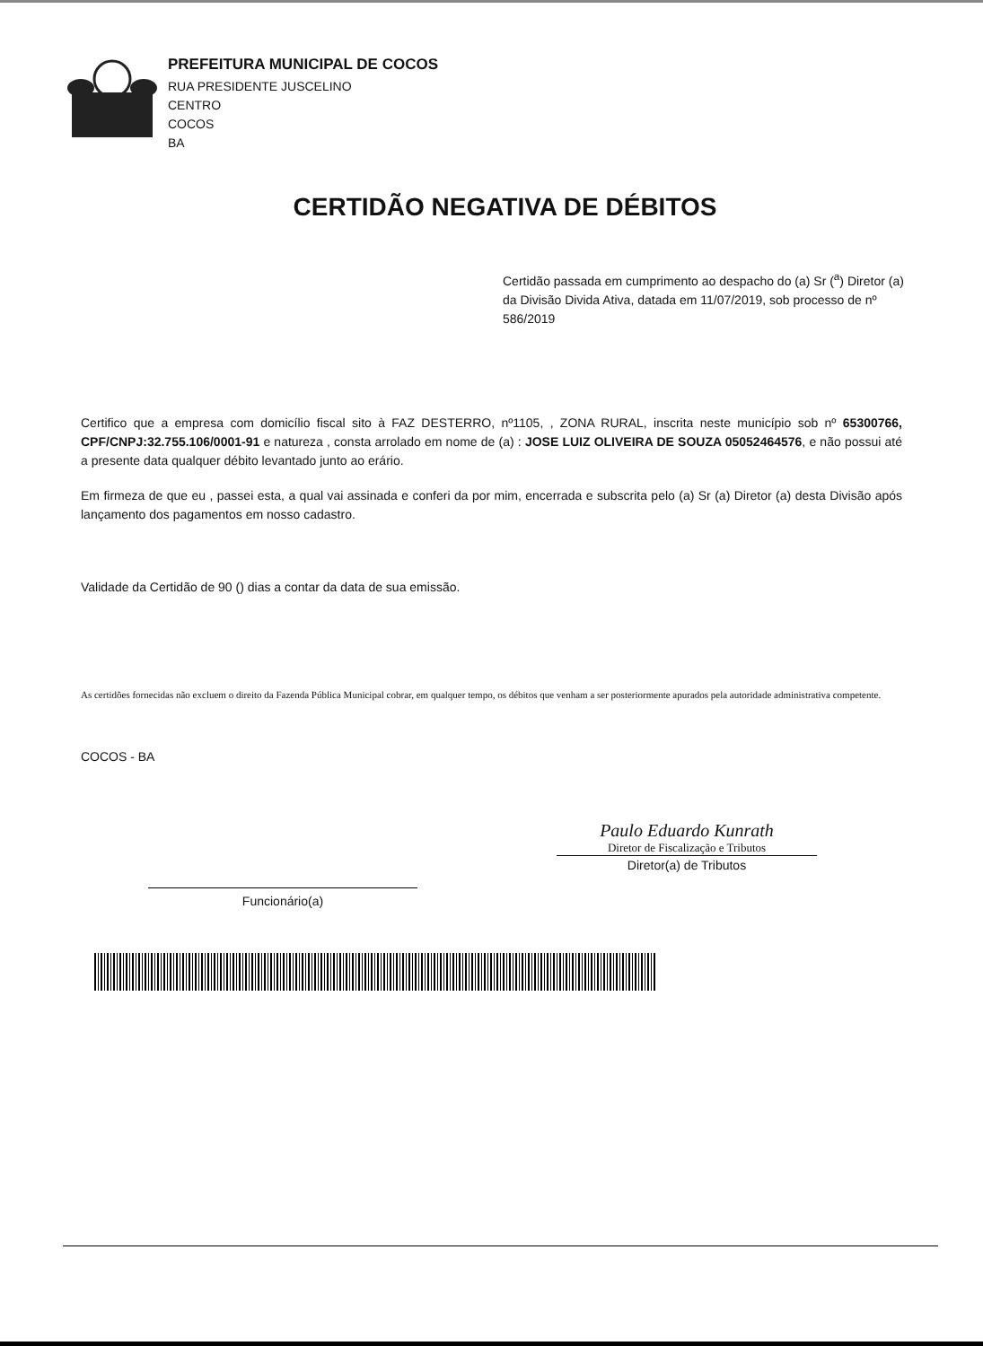PREFEITURA MUNICIPAL DE COCOS
RUA PRESIDENTE JUSCELINO
CENTRO
COCOS
BA
CERTIDÃO NEGATIVA DE DÉBITOS
Certidão passada em cumprimento ao despacho do (a) Sr (<sup>a</sup>) Diretor (a) da Divisão Divida Ativa, datada em 11/07/2019, sob processo de nº 586/2019
Certifico que a empresa com domicílio fiscal sito à FAZ DESTERRO, nº1105, , ZONA RURAL, inscrita neste município sob nº 65300766, CPF/CNPJ:32.755.106/0001-91 e natureza , consta arrolado em nome de (a) : JOSE LUIZ OLIVEIRA DE SOUZA 05052464576, e não possui até a presente data qualquer débito levantado junto ao erário.
Em firmeza de que eu , passei esta, a qual vai assinada e conferi da por mim, encerrada e subscrita pelo (a) Sr (a) Diretor (a) desta Divisão após lançamento dos pagamentos em nosso cadastro.
Validade da Certidão de 90 () dias a contar da data de sua emissão.
As certidões fornecidas não excluem o direito da Fazenda Pública Municipal cobrar, em qualquer tempo, os débitos que venham a ser posteriormente apurados pela autoridade administrativa competente.
COCOS - BA
Funcionário(a)
Paulo Eduardo Kunrath
Diretor de Fiscalização e Tributos
Diretor(a) de Tributos